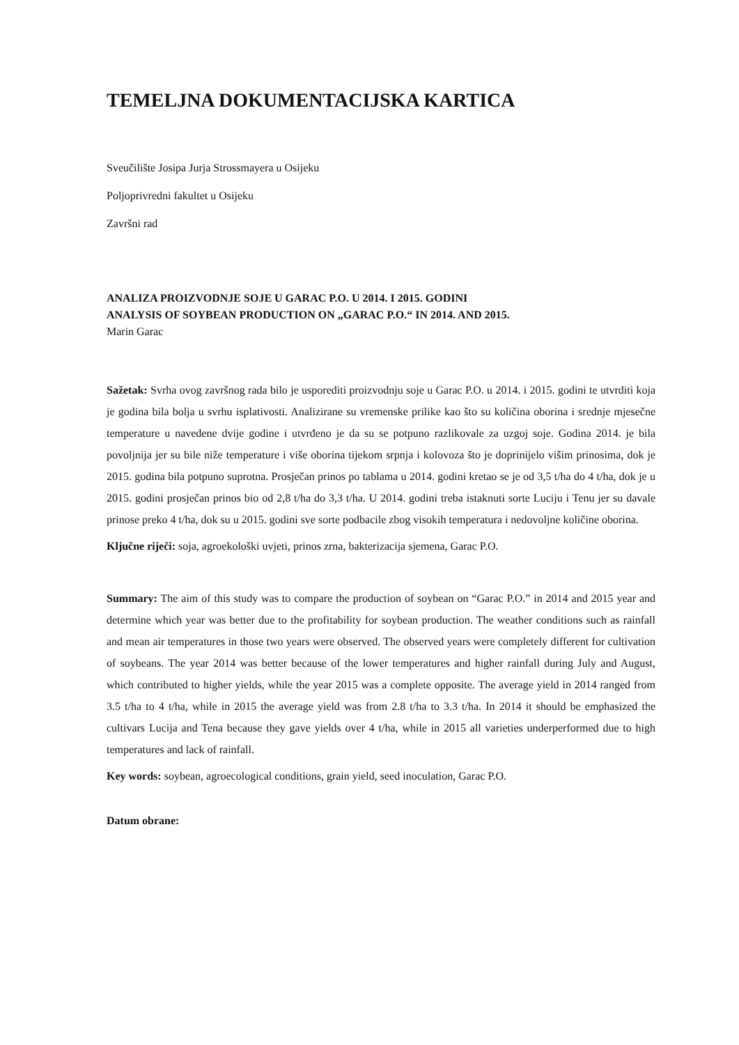TEMELJNA DOKUMENTACIJSKA KARTICA
Sveučilište Josipa Jurja Strossmayera u Osijeku
Poljoprivredni fakultet u Osijeku
Završni rad
ANALIZA PROIZVODNJE SOJE U GARAC P.O. U 2014. I 2015. GODINI
ANALYSIS OF SOYBEAN PRODUCTION ON „GARAC P.O.“ IN 2014. AND 2015.
Marin Garac
Sažetak: Svrha ovog završnog rada bilo je usporediti proizvodnju soje u Garac P.O. u 2014. i 2015. godini te utvrditi koja je godina bila bolja u svrhu isplativosti. Analizirane su vremenske prilike kao što su količina oborina i srednje mjesečne temperature u navedene dvije godine i utvrđeno je da su se potpuno razlikovale za uzgoj soje. Godina 2014. je bila povoljnija jer su bile niže temperature i više oborina tijekom srpnja i kolovoza što je doprinijelo višim prinosima, dok je 2015. godina bila potpuno suprotna. Prosječan prinos po tablama u 2014. godini kretao se je od 3,5 t/ha do 4 t/ha, dok je u 2015. godini prosječan prinos bio od 2,8 t/ha do 3,3 t/ha. U 2014. godini treba istaknuti sorte Luciju i Tenu jer su davale prinose preko 4 t/ha, dok su u 2015. godini sve sorte podbacile zbog visokih temperatura i nedovoljne količine oborina.
Ključne riječi: soja, agroekološki uvjeti, prinos zrna, bakterizacija sjemena, Garac P.O.
Summary: The aim of this study was to compare the production of soybean on “Garac P.O.” in 2014 and 2015 year and determine which year was better due to the profitability for soybean production. The weather conditions such as rainfall and mean air temperatures in those two years were observed. The observed years were completely different for cultivation of soybeans. The year 2014 was better because of the lower temperatures and higher rainfall during July and August, which contributed to higher yields, while the year 2015 was a complete opposite. The average yield in 2014 ranged from 3.5 t/ha to 4 t/ha, while in 2015 the average yield was from 2.8 t/ha to 3.3 t/ha. In 2014 it should be emphasized the cultivars Lucija and Tena because they gave yields over 4 t/ha, while in 2015 all varieties underperformed due to high temperatures and lack of rainfall.
Key words: soybean, agroecological conditions, grain yield, seed inoculation, Garac P.O.
Datum obrane: